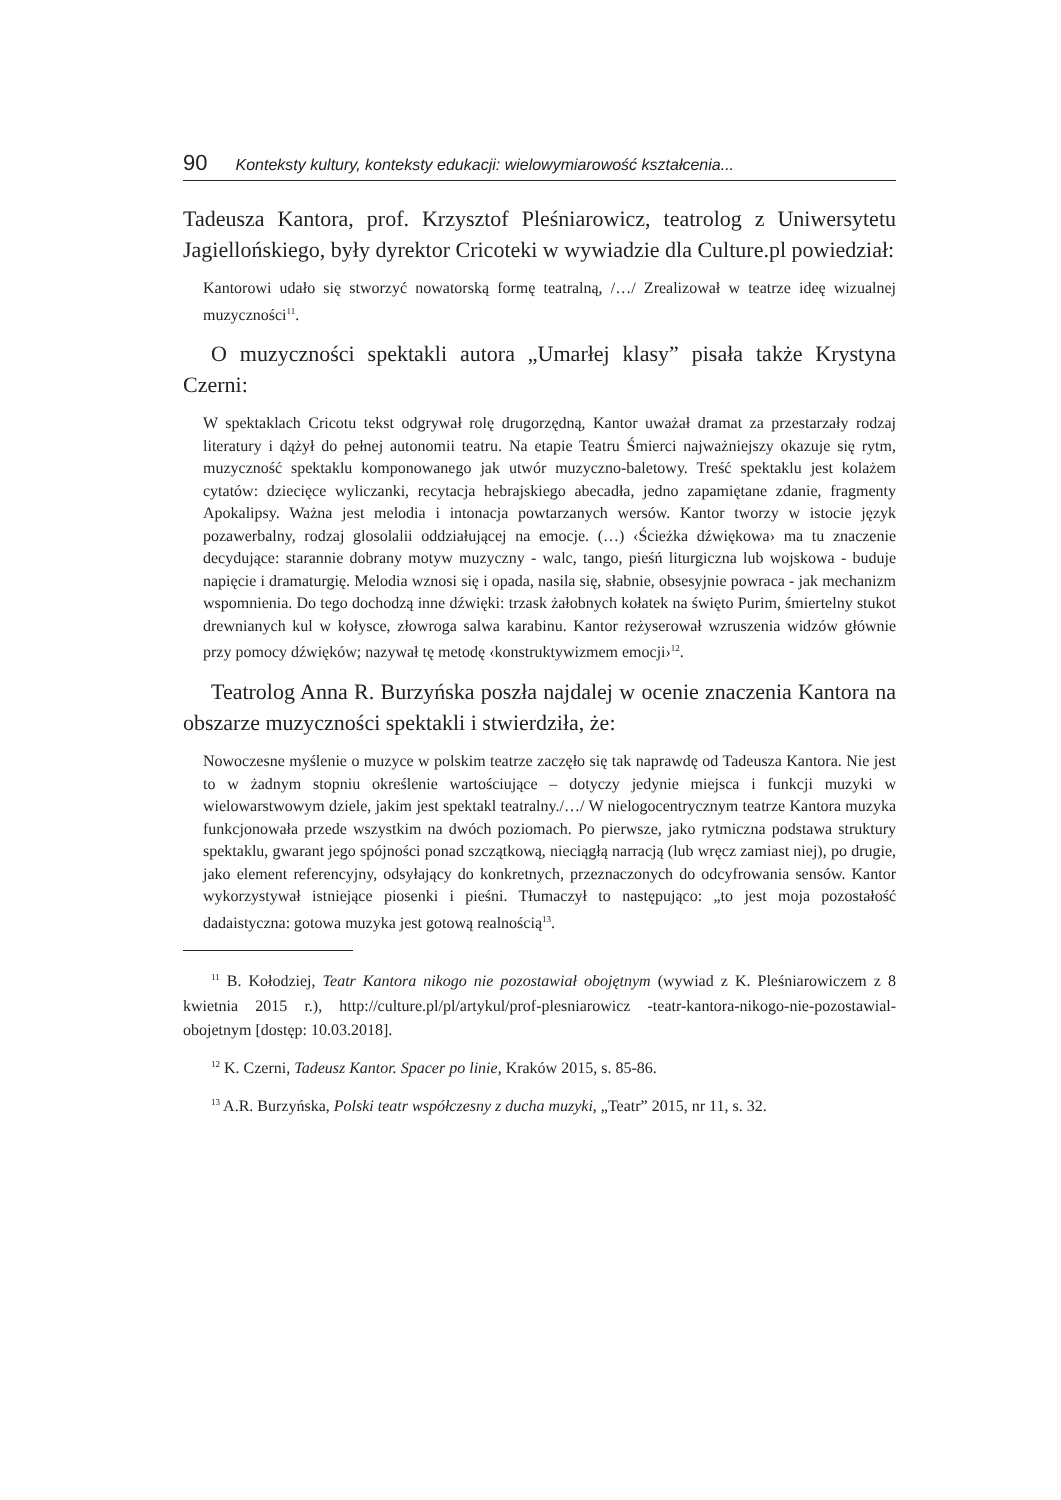90 Konteksty kultury, konteksty edukacji: wielowymiarowość kształcenia...
Tadeusza Kantora, prof. Krzysztof Pleśniarowicz, teatrolog z Uniwersytetu Jagiellońskiego, były dyrektor Cricoteki w wywiadzie dla Culture.pl powiedział:
Kantorowi udało się stworzyć nowatorską formę teatralną, /…/ Zrealizował w teatrze ideę wizualnej muzyczności<sup>11</sup>.
O muzyczności spektakli autora „Umarłej klasy” pisała także Krystyna Czerni:
W spektaklach Cricotu tekst odgrywał rolę drugorzędną, Kantor uważał dramat za przestarzały rodzaj literatury i dążył do pełnej autonomii teatru. Na etapie Teatru Śmierci najważniejszy okazuje się rytm, muzyczność spektaklu komponowanego jak utwór muzyczno-baletowy. Treść spektaklu jest kolażem cytatów: dziecięce wyliczanki, recytacja hebrajskiego abecadła, jedno zapamiętane zdanie, fragmenty Apokalipsy. Ważna jest melodia i intonacja powtarzanych wersów. Kantor tworzy w istocie język pozawerbalny, rodzaj glosolalii oddziałującej na emocje. (…) ‹Ścieżka dźwiękowa› ma tu znaczenie decydujące: starannie dobrany motyw muzyczny - walc, tango, pieśń liturgiczna lub wojskowa - buduje napięcie i dramaturgię. Melodia wznosi się i opada, nasila się, słabnie, obsesyjnie powraca - jak mechanizm wspomnienia. Do tego dochodzą inne dźwięki: trzask żałobnych kołatek na święto Purim, śmiertelny stukot drewnianych kul w kołysce, złowroga salwa karabinu. Kantor reżyserował wzruszenia widzów głównie przy pomocy dźwięków; nazywał tę metodę ‹konstruktywizmem emocji›<sup>12</sup>.
Teatrolog Anna R. Burzyńska poszła najdalej w ocenie znaczenia Kantora na obszarze muzyczności spektakli i stwierdziła, że:
Nowoczesne myślenie o muzyce w polskim teatrze zaczęło się tak naprawdę od Tadeusza Kantora. Nie jest to w żadnym stopniu określenie wartościujące – dotyczy jedynie miejsca i funkcji muzyki w wielowarstwowym dziele, jakim jest spektakl teatralny./…/ W nielogocentrycznym teatrze Kantora muzyka funkcjonowała przede wszystkim na dwóch poziomach. Po pierwsze, jako rytmiczna podstawa struktury spektaklu, gwarant jego spójności ponad szczątkową, nieciągłą narracją (lub wręcz zamiast niej), po drugie, jako element referencyjny, odsyłający do konkretnych, przeznaczonych do odcyfrowania sensów. Kantor wykorzystywał istniejące piosenki i pieśni. Tłumaczył to następująco: „to jest moja pozostałość dadaistyczna: gotowa muzyka jest gotową realnością<sup>13</sup>.
<sup>11</sup> B. Kołodziej, Teatr Kantora nikogo nie pozostawiał obojętnym (wywiad z K. Pleśniarowiczem z 8 kwietnia 2015 r.), http://culture.pl/pl/artykul/prof-plesniarowicz -teatr-kantora-nikogo-nie-pozostawial-obojetnym [dostęp: 10.03.2018].
<sup>12</sup> K. Czerni, Tadeusz Kantor. Spacer po linie, Kraków 2015, s. 85-86.
<sup>13</sup> A.R. Burzyńska, Polski teatr współczesny z ducha muzyki, „Teatr” 2015, nr 11, s. 32.